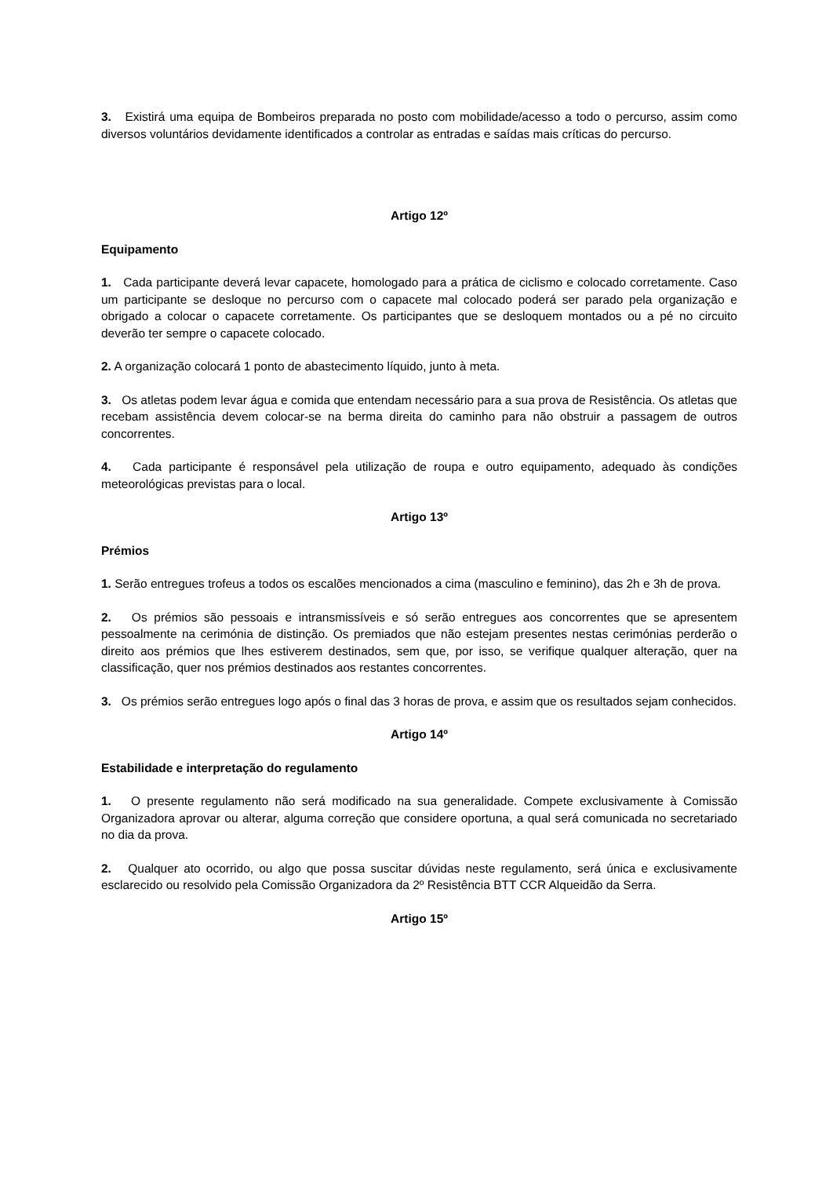3. Existirá uma equipa de Bombeiros preparada no posto com mobilidade/acesso a todo o percurso, assim como diversos voluntários devidamente identificados a controlar as entradas e saídas mais críticas do percurso.
Artigo 12º
Equipamento
1. Cada participante deverá levar capacete, homologado para a prática de ciclismo e colocado corretamente. Caso um participante se desloque no percurso com o capacete mal colocado poderá ser parado pela organização e obrigado a colocar o capacete corretamente. Os participantes que se desloquem montados ou a pé no circuito deverão ter sempre o capacete colocado.
2. A organização colocará 1 ponto de abastecimento líquido, junto à meta.
3. Os atletas podem levar água e comida que entendam necessário para a sua prova de Resistência. Os atletas que recebam assistência devem colocar-se na berma direita do caminho para não obstruir a passagem de outros concorrentes.
4. Cada participante é responsável pela utilização de roupa e outro equipamento, adequado às condições meteorológicas previstas para o local.
Artigo 13º
Prémios
1. Serão entregues trofeus a todos os escalões mencionados a cima (masculino e feminino), das 2h e 3h de prova.
2. Os prémios são pessoais e intransmissíveis e só serão entregues aos concorrentes que se apresentem pessoalmente na cerimónia de distinção. Os premiados que não estejam presentes nestas cerimónias perderão o direito aos prémios que lhes estiverem destinados, sem que, por isso, se verifique qualquer alteração, quer na classificação, quer nos prémios destinados aos restantes concorrentes.
3. Os prémios serão entregues logo após o final das 3 horas de prova, e assim que os resultados sejam conhecidos.
Artigo 14º
Estabilidade e interpretação do regulamento
1. O presente regulamento não será modificado na sua generalidade. Compete exclusivamente à Comissão Organizadora aprovar ou alterar, alguma correção que considere oportuna, a qual será comunicada no secretariado no dia da prova.
2. Qualquer ato ocorrido, ou algo que possa suscitar dúvidas neste regulamento, será única e exclusivamente esclarecido ou resolvido pela Comissão Organizadora da 2º Resistência BTT CCR Alqueidão da Serra.
Artigo 15º